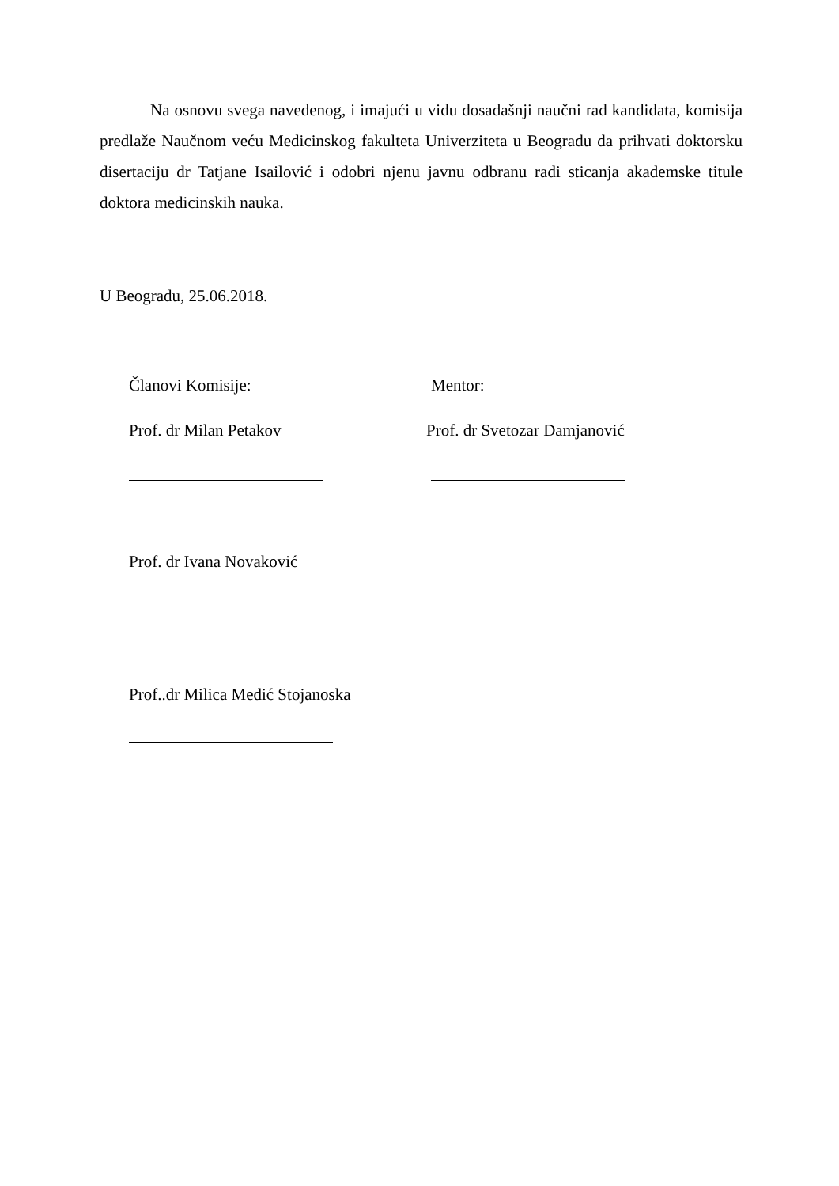Na osnovu svega navedenog, i imajući u vidu dosadašnji naučni rad kandidata, komisija predlaže Naučnom veću Medicinskog fakulteta Univerziteta u Beogradu da prihvati doktorsku disertaciju dr Tatjane Isailović i odobri njenu javnu odbranu radi sticanja akademske titule doktora medicinskih nauka.
U Beogradu, 25.06.2018.
Članovi Komisije: Mentor:
Prof. dr Milan Petakov Prof. dr Svetozar Damjanović
Prof. dr Ivana Novaković
Prof..dr Milica Medić Stojanoska